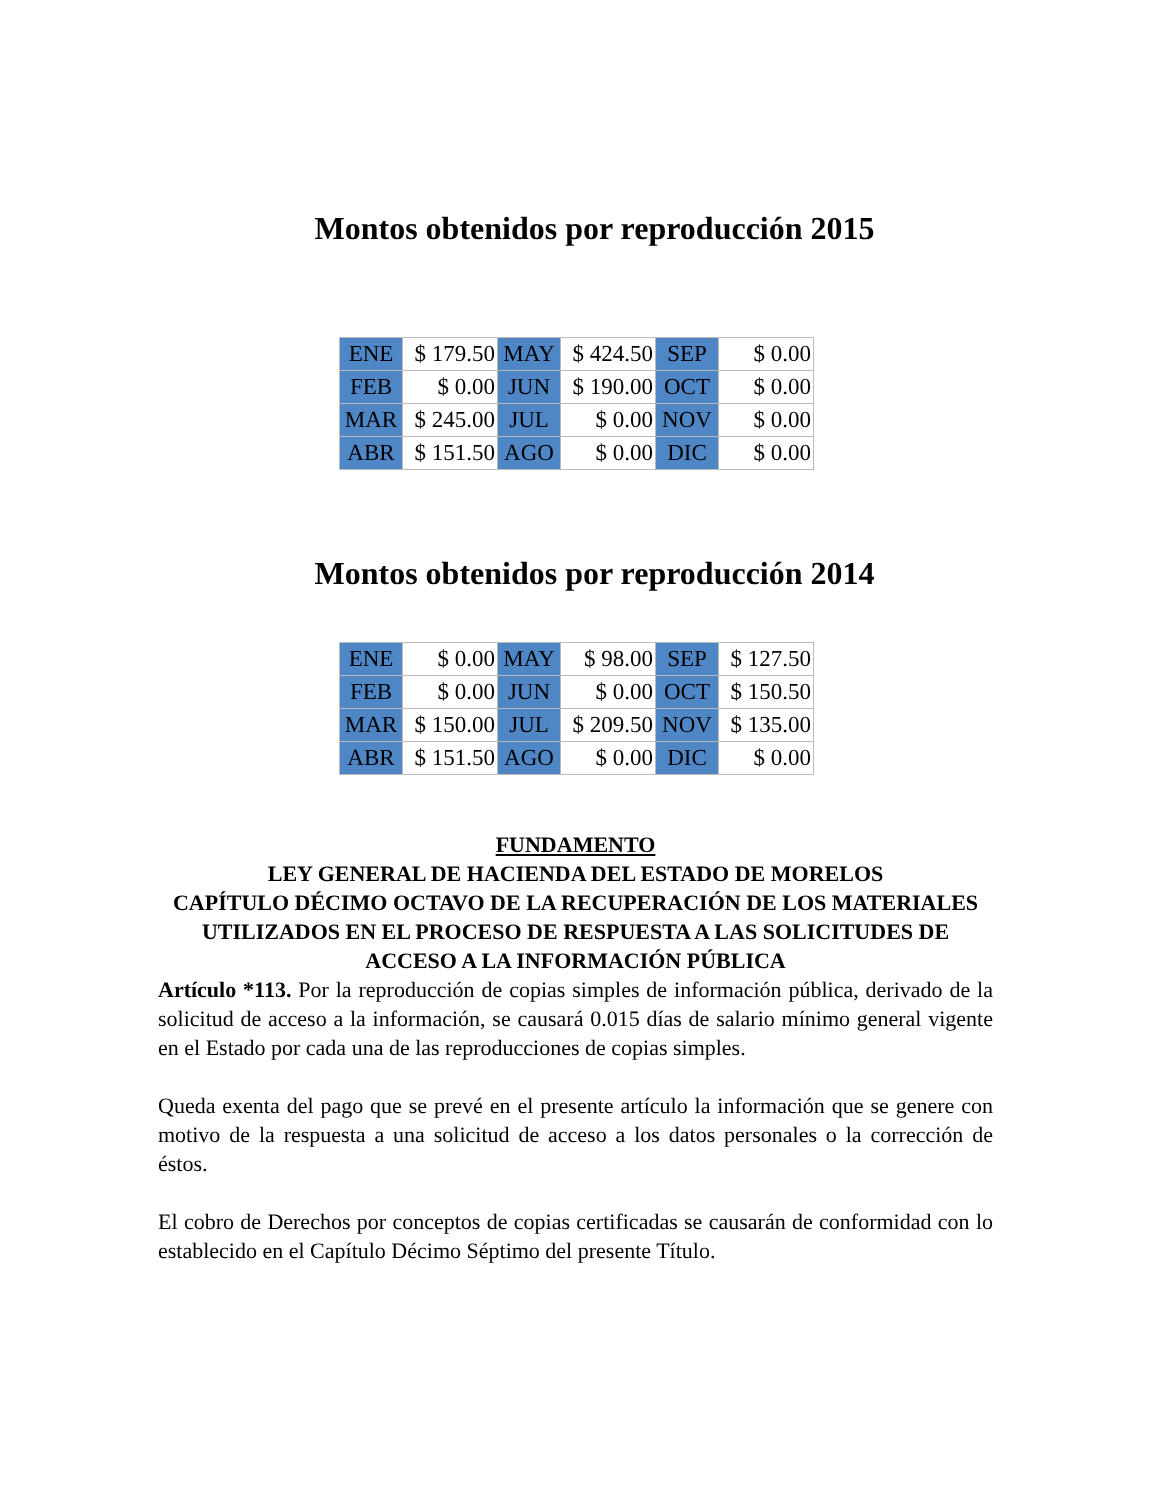Montos obtenidos por reproducción 2015
| ENE | $ 179.50 | MAY | $ 424.50 | SEP | $ 0.00 |
| FEB | $ 0.00 | JUN | $ 190.00 | OCT | $ 0.00 |
| MAR | $ 245.00 | JUL | $ 0.00 | NOV | $ 0.00 |
| ABR | $ 151.50 | AGO | $ 0.00 | DIC | $ 0.00 |
Montos obtenidos por reproducción 2014
| ENE | $ 0.00 | MAY | $ 98.00 | SEP | $ 127.50 |
| FEB | $ 0.00 | JUN | $ 0.00 | OCT | $ 150.50 |
| MAR | $ 150.00 | JUL | $ 209.50 | NOV | $ 135.00 |
| ABR | $ 151.50 | AGO | $ 0.00 | DIC | $ 0.00 |
FUNDAMENTO
LEY GENERAL DE HACIENDA DEL ESTADO DE MORELOS
CAPÍTULO DÉCIMO OCTAVO DE LA RECUPERACIÓN DE LOS MATERIALES UTILIZADOS EN EL PROCESO DE RESPUESTA A LAS SOLICITUDES DE ACCESO A LA INFORMACIÓN PÚBLICA
Artículo *113. Por la reproducción de copias simples de información pública, derivado de la solicitud de acceso a la información, se causará 0.015 días de salario mínimo general vigente en el Estado por cada una de las reproducciones de copias simples.
Queda exenta del pago que se prevé en el presente artículo la información que se genere con motivo de la respuesta a una solicitud de acceso a los datos personales o la corrección de éstos.
El cobro de Derechos por conceptos de copias certificadas se causarán de conformidad con lo establecido en el Capítulo Décimo Séptimo del presente Título.